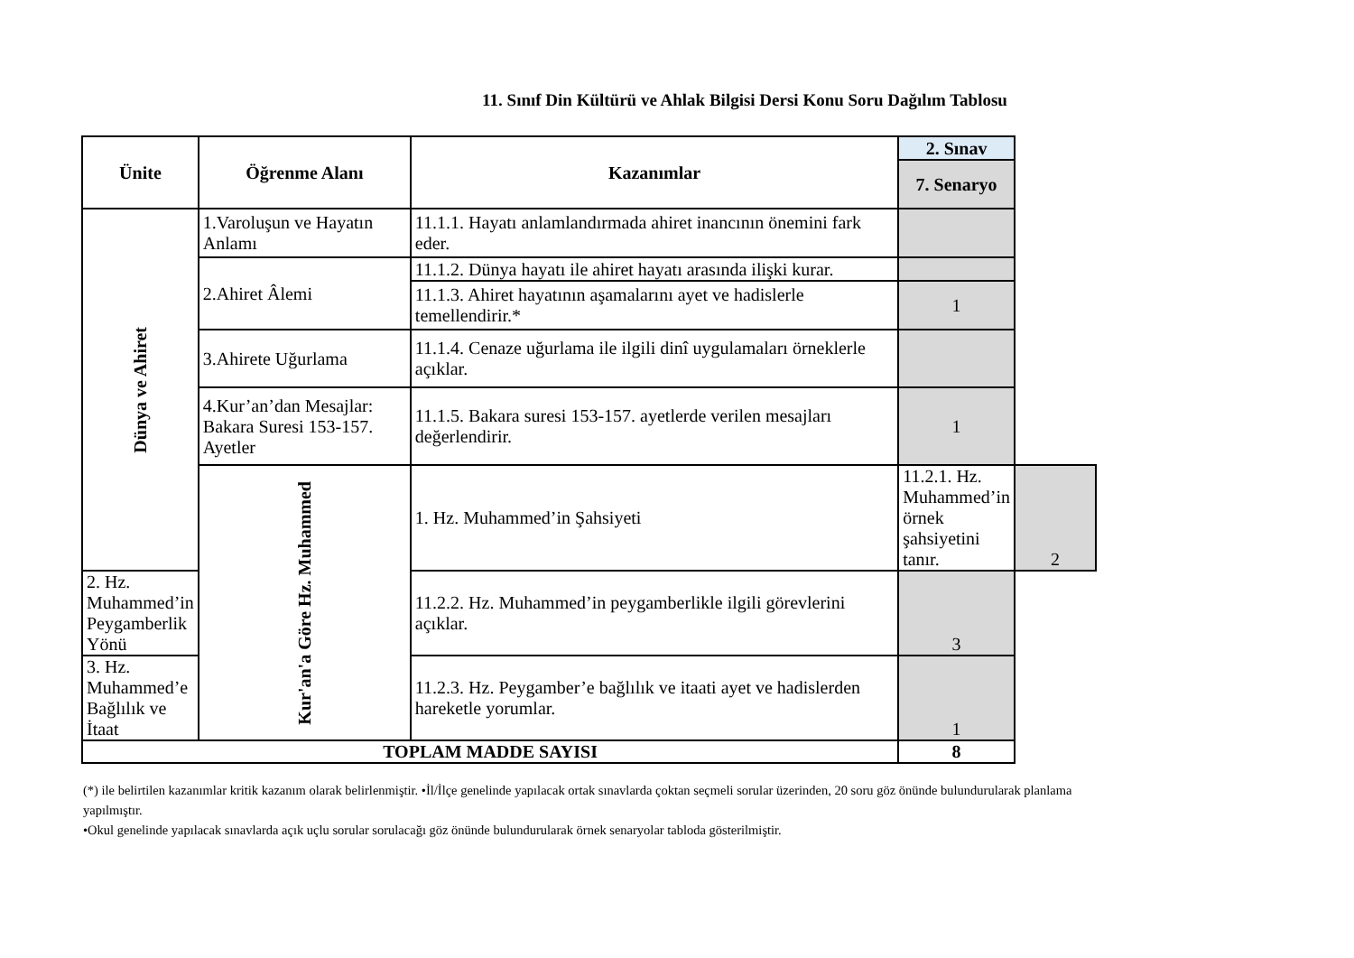11. Sınıf Din Kültürü ve Ahlak Bilgisi Dersi Konu Soru Dağılım Tablosu
| Ünite | Öğrenme Alanı | Kazanımlar | 2. Sınav | |
| --- | --- | --- | --- | --- |
| | | | 7. Senaryo | |
| Dünya ve Ahiret | 1.Varoluşun ve Hayatın Anlamı | 11.1.1. Hayatı anlamlandırmada ahiret inancının önemini fark eder. | | |
| | 2.Ahiret Âlemi | 11.1.2. Dünya hayatı ile ahiret hayatı arasında ilişki kurar. | | |
| | | 11.1.3. Ahiret hayatının aşamalarını ayet ve hadislerle temellendirir.* | 1 | |
| | 3.Ahirete Uğurlama | 11.1.4. Cenaze uğurlama ile ilgili dinî uygulamaları örneklerle açıklar. | | |
| | 4.Kur’an’dan Mesajlar: Bakara Suresi 153-157. Ayetler | 11.1.5. Bakara suresi 153-157. ayetlerde verilen mesajları değerlendirir. | 1 | |
| | Kur'an'a Göre Hz. Muhammed | 1. Hz. Muhammed’in Şahsiyeti | 11.2.1. Hz. Muhammed’in örnek şahsiyetini tanır. | 2 |
| 2. Hz. Muhammed’in Peygamberlik Yönü | | 11.2.2. Hz. Muhammed’in peygamberlikle ilgili görevlerini açıklar. | 3 | |
| 3. Hz. Muhammed’e Bağlılık ve İtaat | | 11.2.3. Hz. Peygamber’e bağlılık ve itaati ayet ve hadislerden hareketle yorumlar. | 1 | |
| TOPLAM MADDE SAYISI | | | 8 | |
(*) ile belirtilen kazanımlar kritik kazanım olarak belirlenmiştir. •İl/İlçe genelinde yapılacak ortak sınavlarda çoktan seçmeli sorular üzerinden, 20 soru göz önünde bulundurularak planlama yapılmıştır.
•Okul genelinde yapılacak sınavlarda açık uçlu sorular sorulacağı göz önünde bulundurularak örnek senaryolar tabloda gösterilmiştir.